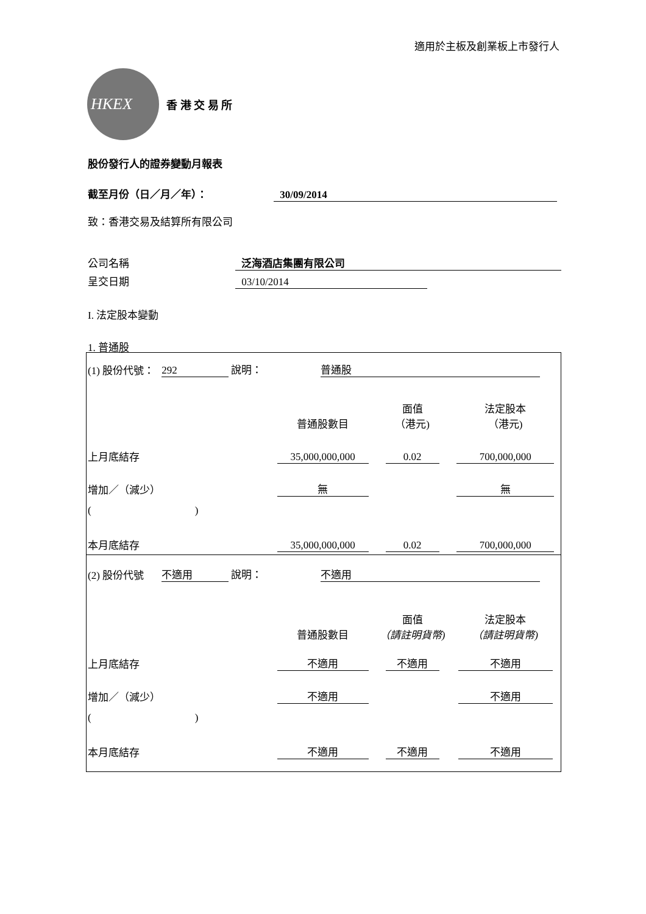適用於主板及創業板上市發行人
HKEX
香 港 交 易 所
股份發行人的證券變動月報表
截至月份（日／月／年）： 30/09/2014
致：香港交易及結算所有限公司
公司名稱 泛海酒店集團有限公司
呈交日期 03/10/2014
I. 法定股本變動
1. 普通股
| (1) 股份代號： | 292 說明： | 普通股 | | |
| | | 普通股數目 | 面值 （港元) | 法定股本 （港元) |
| 上月底結存 | | 35,000,000,000 | 0.02 | 700,000,000 |
| 增加／（減少） | | 無 | | 無 |
| ( ) | | | | |
| 本月底結存 | | 35,000,000,000 | 0.02 | 700,000,000 |
| (2) 股份代號 | 不適用 說明： | 不適用 | | |
| | | 普通股數目 | 面值 （請註明貨幣) | 法定股本 （請註明貨幣) |
| 上月底結存 | | 不適用 | 不適用 | 不適用 |
| 增加／（減少） | | 不適用 | | 不適用 |
| ( ) | | | | |
| 本月底結存 | | 不適用 | 不適用 | 不適用 |